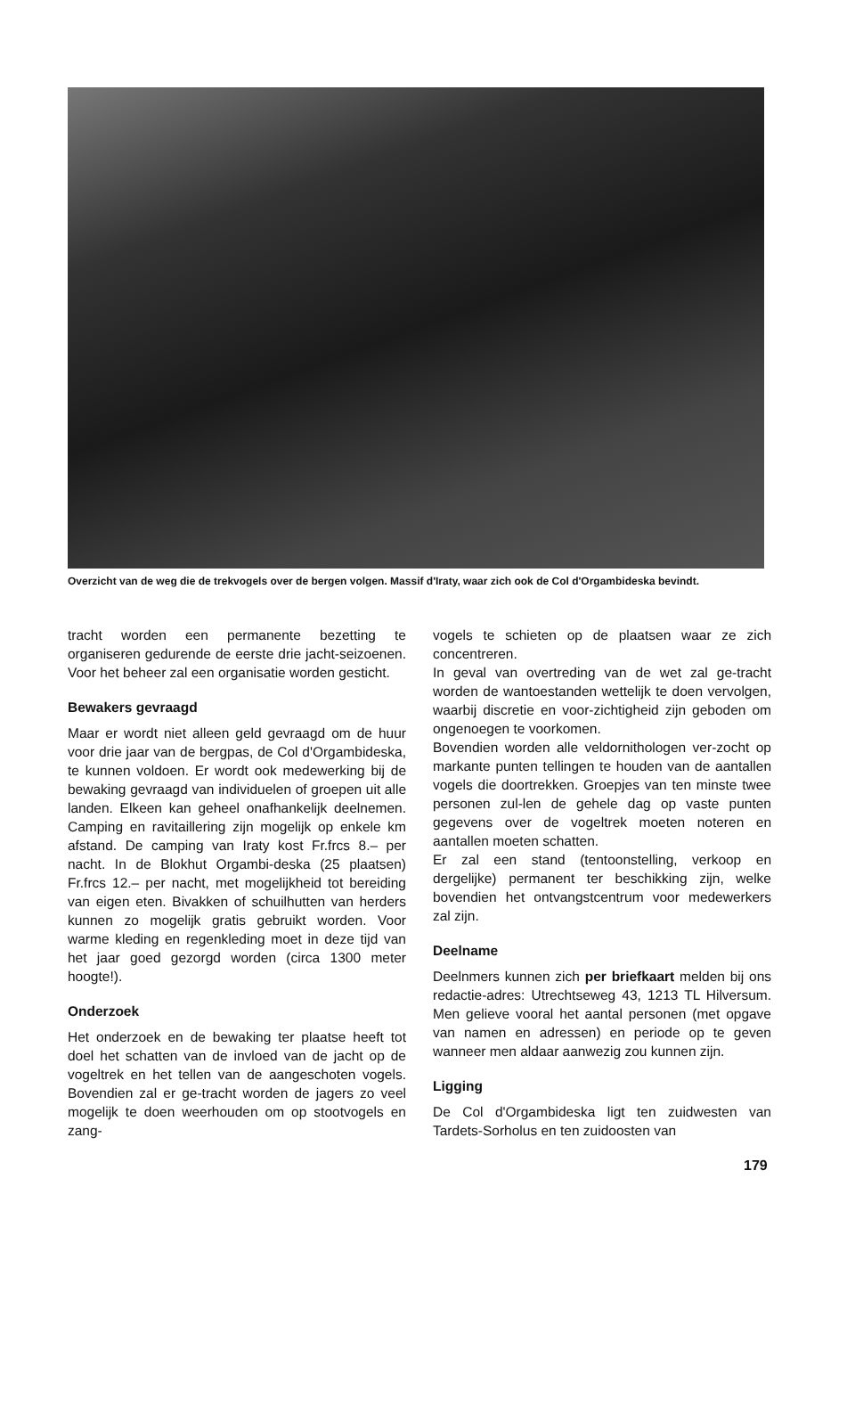Overzicht van de weg die de trekvogels over de bergen volgen. Massif d'Iraty, waar zich ook de Col d'Orgambideska bevindt.
tracht worden een permanente bezetting te organiseren gedurende de eerste drie jacht-seizoenen. Voor het beheer zal een organisatie worden gesticht.
Bewakers gevraagd
Maar er wordt niet alleen geld gevraagd om de huur voor drie jaar van de bergpas, de Col d'Orgambideska, te kunnen voldoen. Er wordt ook medewerking bij de bewaking gevraagd van individuelen of groepen uit alle landen. Elkeen kan geheel onafhankelijk deelnemen. Camping en ravitaillering zijn mogelijk op enkele km afstand. De camping van Iraty kost Fr.frcs 8.– per nacht. In de Blokhut Orgambi-deska (25 plaatsen) Fr.frcs 12.– per nacht, met mogelijkheid tot bereiding van eigen eten. Bivakken of schuilhutten van herders kunnen zo mogelijk gratis gebruikt worden. Voor warme kleding en regenkleding moet in deze tijd van het jaar goed gezorgd worden (circa 1300 meter hoogte!).
Onderzoek
Het onderzoek en de bewaking ter plaatse heeft tot doel het schatten van de invloed van de jacht op de vogeltrek en het tellen van de aangeschoten vogels. Bovendien zal er ge-tracht worden de jagers zo veel mogelijk te doen weerhouden om op stootvogels en zang-
vogels te schieten op de plaatsen waar ze zich concentreren.
In geval van overtreding van de wet zal ge-tracht worden de wantoestanden wettelijk te doen vervolgen, waarbij discretie en voor-zichtigheid zijn geboden om ongenoegen te voorkomen.
Bovendien worden alle veldornithologen ver-zocht op markante punten tellingen te houden van de aantallen vogels die doortrekken. Groepjes van ten minste twee personen zul-len de gehele dag op vaste punten gegevens over de vogeltrek moeten noteren en aantallen moeten schatten.
Er zal een stand (tentoonstelling, verkoop en dergelijke) permanent ter beschikking zijn, welke bovendien het ontvangstcentrum voor medewerkers zal zijn.
Deelname
Deelnmers kunnen zich per briefkaart melden bij ons redactie-adres: Utrechtseweg 43, 1213 TL Hilversum. Men gelieve vooral het aantal personen (met opgave van namen en adressen) en periode op te geven wanneer men aldaar aanwezig zou kunnen zijn.
Ligging
De Col d'Orgambideska ligt ten zuidwesten van Tardets-Sorholus en ten zuidoosten van
179